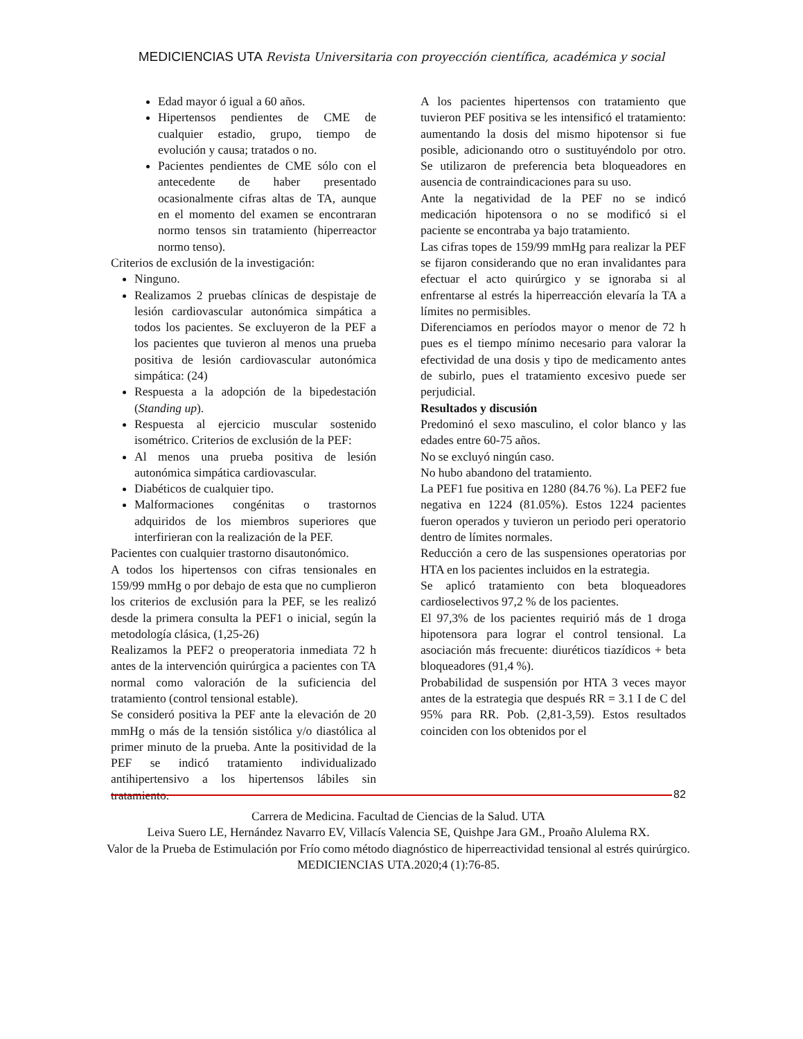MEDICIENCIAS UTA Revista Universitaria con proyección científica, académica y social
Edad mayor ó igual a 60 años.
Hipertensos pendientes de CME de cualquier estadio, grupo, tiempo de evolución y causa; tratados o no.
Pacientes pendientes de CME sólo con el antecedente de haber presentado ocasionalmente cifras altas de TA, aunque en el momento del examen se encontraran normo tensos sin tratamiento (hiperreactor normo tenso).
Criterios de exclusión de la investigación:
Ninguno.
Realizamos 2 pruebas clínicas de despistaje de lesión cardiovascular autonómica simpática a todos los pacientes. Se excluyeron de la PEF a los pacientes que tuvieron al menos una prueba positiva de lesión cardiovascular autonómica simpática: (24)
Respuesta a la adopción de la bipedestación (Standing up).
Respuesta al ejercicio muscular sostenido isométrico. Criterios de exclusión de la PEF:
Al menos una prueba positiva de lesión autonómica simpática cardiovascular.
Diabéticos de cualquier tipo.
Malformaciones congénitas o trastornos adquiridos de los miembros superiores que interfirieran con la realización de la PEF.
Pacientes con cualquier trastorno disautonómico.
A todos los hipertensos con cifras tensionales en 159/99 mmHg o por debajo de esta que no cumplieron los criterios de exclusión para la PEF, se les realizó desde la primera consulta la PEF1 o inicial, según la metodología clásica, (1,25-26)
Realizamos la PEF2 o preoperatoria inmediata 72 h antes de la intervención quirúrgica a pacientes con TA normal como valoración de la suficiencia del tratamiento (control tensional estable).
Se consideró positiva la PEF ante la elevación de 20 mmHg o más de la tensión sistólica y/o diastólica al primer minuto de la prueba. Ante la positividad de la PEF se indicó tratamiento individualizado antihipertensivo a los hipertensos lábiles sin tratamiento.
A los pacientes hipertensos con tratamiento que tuvieron PEF positiva se les intensificó el tratamiento: aumentando la dosis del mismo hipotensor si fue posible, adicionando otro o sustituyéndolo por otro. Se utilizaron de preferencia beta bloqueadores en ausencia de contraindicaciones para su uso.
Ante la negatividad de la PEF no se indicó medicación hipotensora o no se modificó si el paciente se encontraba ya bajo tratamiento.
Las cifras topes de 159/99 mmHg para realizar la PEF se fijaron considerando que no eran invalidantes para efectuar el acto quirúrgico y se ignoraba si al enfrentarse al estrés la hiperreacción elevaría la TA a límites no permisibles.
Diferenciamos en períodos mayor o menor de 72 h pues es el tiempo mínimo necesario para valorar la efectividad de una dosis y tipo de medicamento antes de subirlo, pues el tratamiento excesivo puede ser perjudicial.
Resultados y discusión
Predominó el sexo masculino, el color blanco y las edades entre 60-75 años.
No se excluyó ningún caso.
No hubo abandono del tratamiento.
La PEF1 fue positiva en 1280 (84.76 %). La PEF2 fue negativa en 1224 (81.05%). Estos 1224 pacientes fueron operados y tuvieron un periodo peri operatorio dentro de límites normales.
Reducción a cero de las suspensiones operatorias por HTA en los pacientes incluidos en la estrategia.
Se aplicó tratamiento con beta bloqueadores cardioselectivos 97,2 % de los pacientes.
El 97,3% de los pacientes requirió más de 1 droga hipotensora para lograr el control tensional. La asociación más frecuente: diuréticos tiazídicos + beta bloqueadores (91,4 %).
Probabilidad de suspensión por HTA 3 veces mayor antes de la estrategia que después RR = 3.1 I de C del 95% para RR. Pob. (2,81-3,59). Estos resultados coinciden con los obtenidos por el
82
Carrera de Medicina. Facultad de Ciencias de la Salud. UTA
Leiva Suero LE, Hernández Navarro EV, Villacís Valencia SE, Quishpe Jara GM., Proaño Alulema RX.
Valor de la Prueba de Estimulación por Frío como método diagnóstico de hiperreactividad tensional al estrés quirúrgico. MEDICIENCIAS UTA.2020;4 (1):76-85.